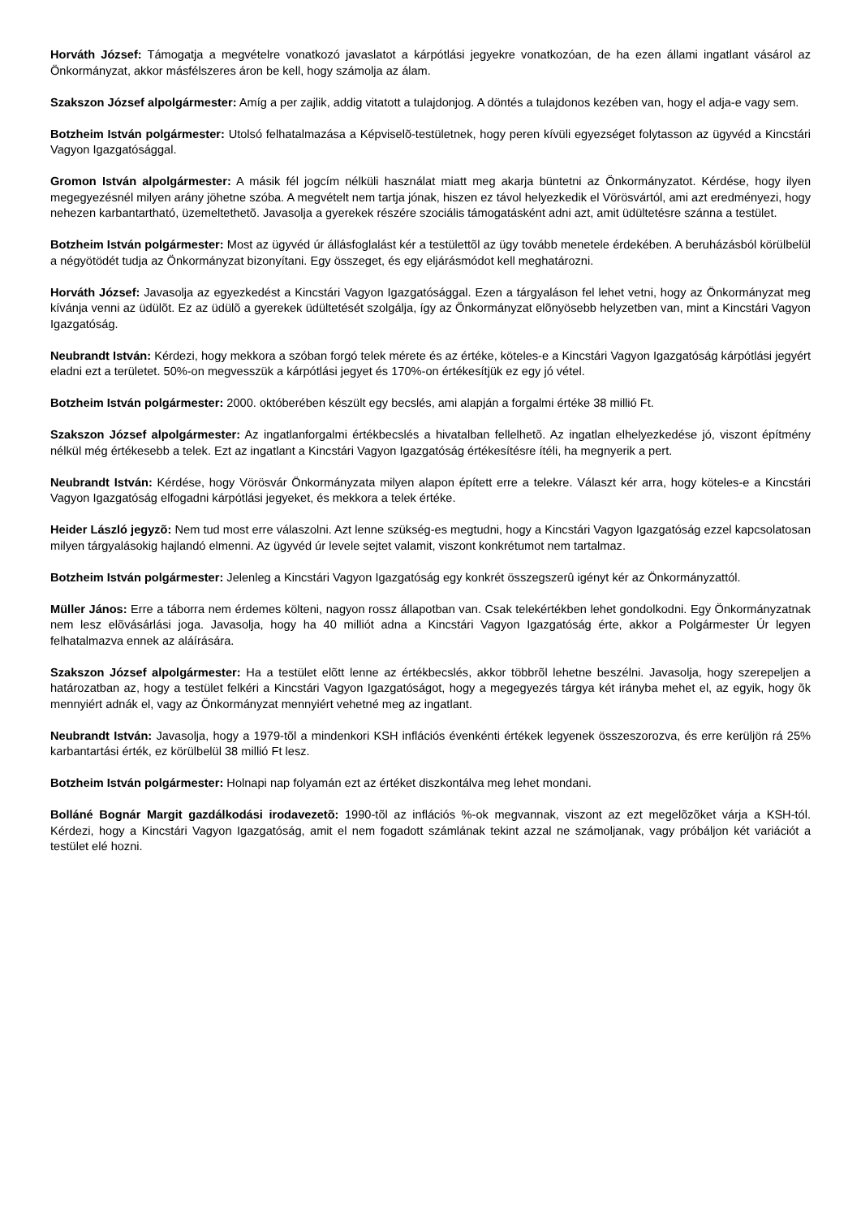Horváth József: Támogatja a megvételre vonatkozó javaslatot a kárpótlási jegyekre vonatkozóan, de ha ezen állami ingatlant vásárol az Önkormányzat, akkor másfélszeres áron be kell, hogy számolja az álam.
Szakszon József alpolgármester: Amíg a per zajlik, addig vitatott a tulajdonjog. A döntés a tulajdonos kezében van, hogy el adja-e vagy sem.
Botzheim István polgármester: Utolsó felhatalmazása a Képviselõ-testületnek, hogy peren kívüli egyezséget folytasson az ügyvéd a Kincstári Vagyon Igazgatósággal.
Gromon István alpolgármester: A másik fél jogcím nélküli használat miatt meg akarja büntetni az Önkormányzatot. Kérdése, hogy ilyen megegyezésnél milyen arány jöhetne szóba. A megvételt nem tartja jónak, hiszen ez távol helyezkedik el Vörösvártól, ami azt eredményezi, hogy nehezen karbantartható, üzemeltethetõ. Javasolja a gyerekek részére szociális támogatásként adni azt, amit üdültetésre szánna a testület.
Botzheim István polgármester: Most az ügyvéd úr állásfoglalást kér a testülettõl az ügy tovább menetele érdekében. A beruházásból körülbelül a négyötödét tudja az Önkormányzat bizonyítani. Egy összeget, és egy eljárásmódot kell meghatározni.
Horváth József: Javasolja az egyezkedést a Kincstári Vagyon Igazgatósággal. Ezen a tárgyaláson fel lehet vetni, hogy az Önkormányzat meg kívánja venni az üdülõt. Ez az üdülõ a gyerekek üdültetését szolgálja, így az Önkormányzat elõnyösebb helyzetben van, mint a Kincstári Vagyon Igazgatóság.
Neubrandt István: Kérdezi, hogy mekkora a szóban forgó telek mérete és az értéke, köteles-e a Kincstári Vagyon Igazgatóság kárpótlási jegyért eladni ezt a területet. 50%-on megvesszük a kárpótlási jegyet és 170%-on értékesítjük ez egy jó vétel.
Botzheim István polgármester: 2000. októberében készült egy becslés, ami alapján a forgalmi értéke 38 millió Ft.
Szakszon József alpolgármester: Az ingatlanforgalmi értékbecslés a hivatalban fellelhetõ. Az ingatlan elhelyezkedése jó, viszont építmény nélkül még értékesebb a telek. Ezt az ingatlant a Kincstári Vagyon Igazgatóság értékesítésre ítéli, ha megnyerik a pert.
Neubrandt István: Kérdése, hogy Vörösvár Önkormányzata milyen alapon épített erre a telekre. Választ kér arra, hogy köteles-e a Kincstári Vagyon Igazgatóság elfogadni kárpótlási jegyeket, és mekkora a telek értéke.
Heider László jegyzõ: Nem tud most erre válaszolni. Azt lenne szükség-es megtudni, hogy a Kincstári Vagyon Igazgatóság ezzel kapcsolatosan milyen tárgyalásokig hajlandó elmenni. Az ügyvéd úr levele sejtet valamit, viszont konkrétumot nem tartalmaz.
Botzheim István polgármester: Jelenleg a Kincstári Vagyon Igazgatóság egy konkrét összegszerû igényt kér az Önkormányzattól.
Müller János: Erre a táborra nem érdemes költeni, nagyon rossz állapotban van. Csak telekértékben lehet gondolkodni. Egy Önkormányzatnak nem lesz elõvásárlási joga. Javasolja, hogy ha 40 milliót adna a Kincstári Vagyon Igazgatóság érte, akkor a Polgármester Úr legyen felhatalmazva ennek az aláírására.
Szakszon József alpolgármester: Ha a testület elõtt lenne az értékbecslés, akkor többrõl lehetne beszélni. Javasolja, hogy szerepeljen a határozatban az, hogy a testület felkéri a Kincstári Vagyon Igazgatóságot, hogy a megegyezés tárgya két irányba mehet el, az egyik, hogy õk mennyiért adnák el, vagy az Önkormányzat mennyiért vehetné meg az ingatlant.
Neubrandt István: Javasolja, hogy a 1979-tõl a mindenkori KSH inflációs évenkénti értékek legyenek összeszorozva, és erre kerüljön rá 25% karbantartási érték, ez körülbelül 38 millió Ft lesz.
Botzheim István polgármester: Holnapi nap folyamán ezt az értéket diszkontálva meg lehet mondani.
Bolláné Bognár Margit gazdálkodási irodavezetõ: 1990-tõl az inflációs %-ok megvannak, viszont az ezt megelõzõket várja a KSH-tól. Kérdezi, hogy a Kincstári Vagyon Igazgatóság, amit el nem fogadott számlának tekint azzal ne számoljanak, vagy próbáljon két variációt a testület elé hozni.